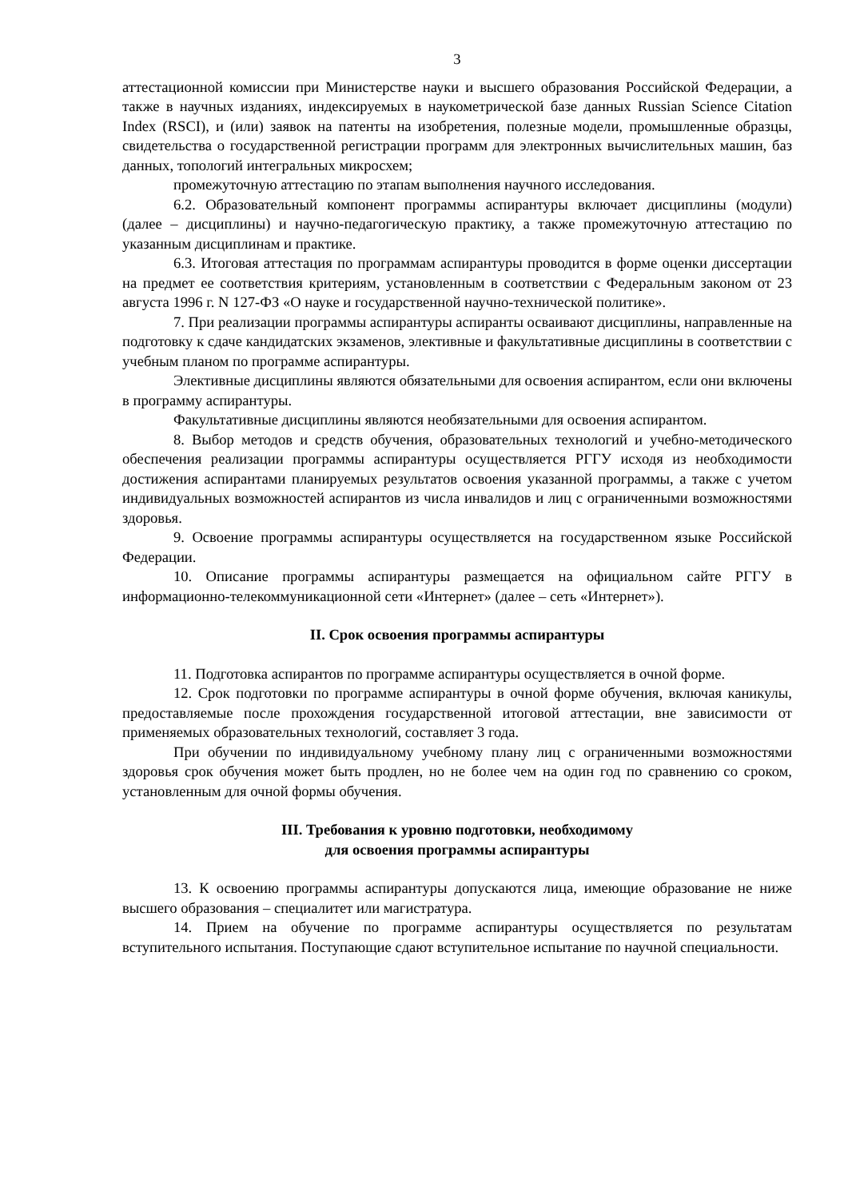3
аттестационной комиссии при Министерстве науки и высшего образования Российской Федерации, а также в научных изданиях, индексируемых в наукометрической базе данных Russian Science Citation Index (RSCI), и (или) заявок на патенты на изобретения, полезные модели, промышленные образцы, свидетельства о государственной регистрации программ для электронных вычислительных машин, баз данных, топологий интегральных микросхем;
промежуточную аттестацию по этапам выполнения научного исследования.
6.2. Образовательный компонент программы аспирантуры включает дисциплины (модули) (далее – дисциплины) и научно-педагогическую практику, а также промежуточную аттестацию по указанным дисциплинам и практике.
6.3. Итоговая аттестация по программам аспирантуры проводится в форме оценки диссертации на предмет ее соответствия критериям, установленным в соответствии с Федеральным законом от 23 августа 1996 г. N 127-ФЗ «О науке и государственной научно-технической политике».
7. При реализации программы аспирантуры аспиранты осваивают дисциплины, направленные на подготовку к сдаче кандидатских экзаменов, элективные и факультативные дисциплины в соответствии с учебным планом по программе аспирантуры.
Элективные дисциплины являются обязательными для освоения аспирантом, если они включены в программу аспирантуры.
Факультативные дисциплины являются необязательными для освоения аспирантом.
8. Выбор методов и средств обучения, образовательных технологий и учебно-методического обеспечения реализации программы аспирантуры осуществляется РГГУ исходя из необходимости достижения аспирантами планируемых результатов освоения указанной программы, а также с учетом индивидуальных возможностей аспирантов из числа инвалидов и лиц с ограниченными возможностями здоровья.
9. Освоение программы аспирантуры осуществляется на государственном языке Российской Федерации.
10. Описание программы аспирантуры размещается на официальном сайте РГГУ в информационно-телекоммуникационной сети «Интернет» (далее – сеть «Интернет»).
II. Срок освоения программы аспирантуры
11. Подготовка аспирантов по программе аспирантуры осуществляется в очной форме.
12. Срок подготовки по программе аспирантуры в очной форме обучения, включая каникулы, предоставляемые после прохождения государственной итоговой аттестации, вне зависимости от применяемых образовательных технологий, составляет 3 года.
При обучении по индивидуальному учебному плану лиц с ограниченными возможностями здоровья срок обучения может быть продлен, но не более чем на один год по сравнению со сроком, установленным для очной формы обучения.
III. Требования к уровню подготовки, необходимому
для освоения программы аспирантуры
13. К освоению программы аспирантуры допускаются лица, имеющие образование не ниже высшего образования – специалитет или магистратура.
14. Прием на обучение по программе аспирантуры осуществляется по результатам вступительного испытания. Поступающие сдают вступительное испытание по научной специальности.